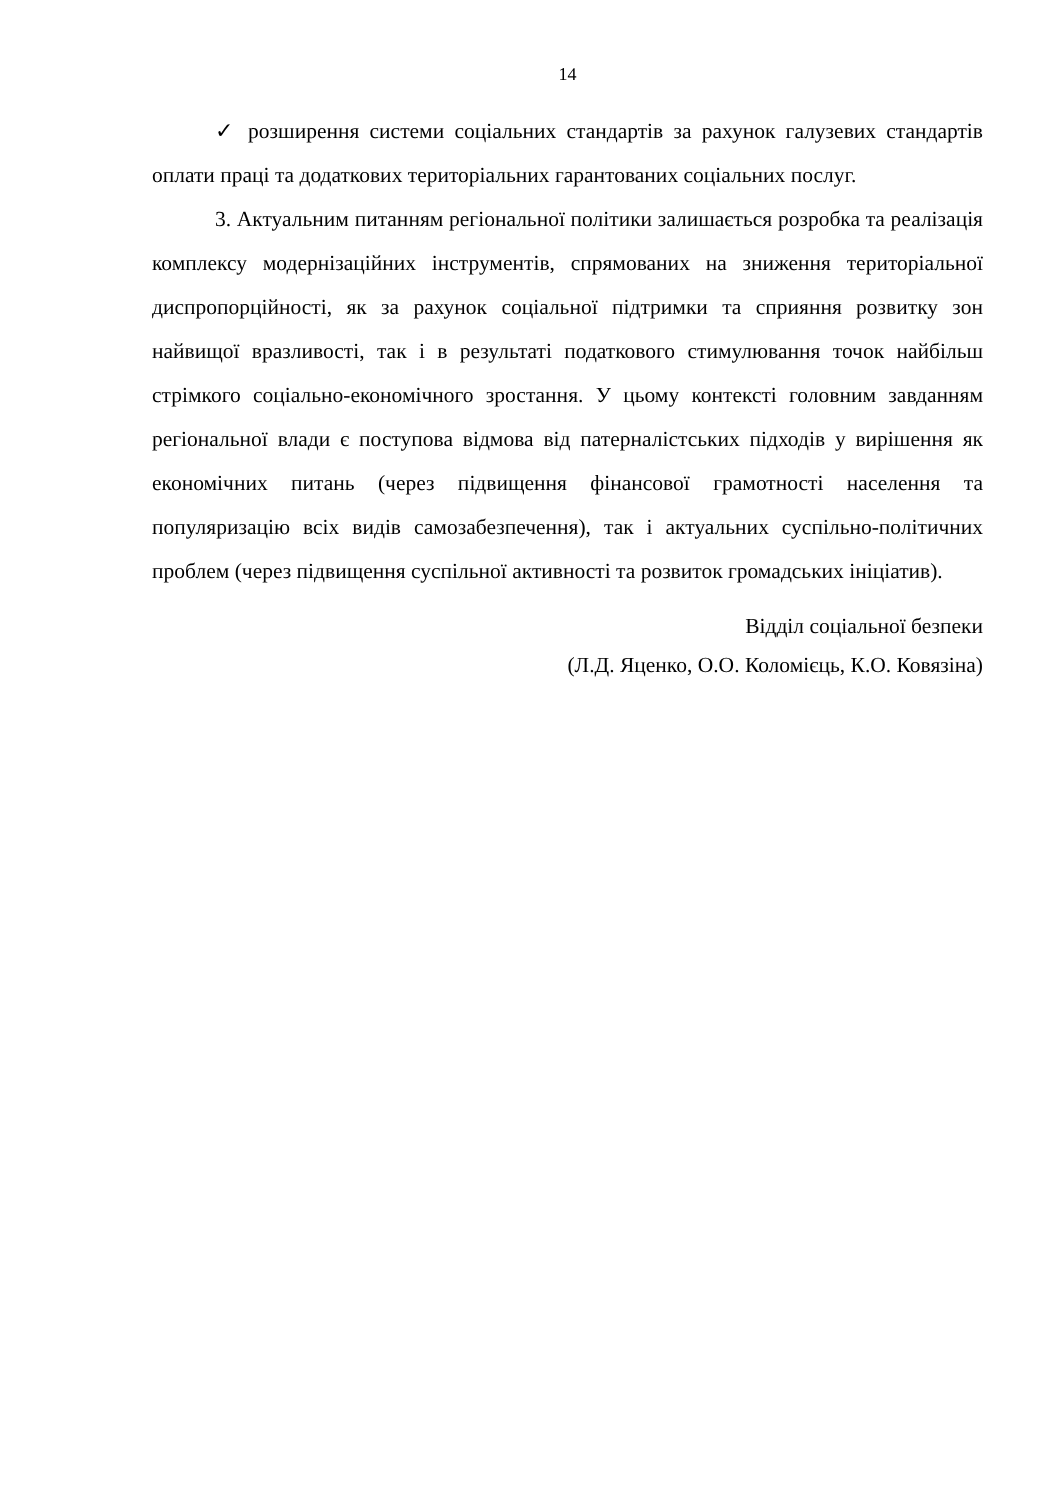14
✓ розширення системи соціальних стандартів за рахунок галузевих стандартів оплати праці та додаткових територіальних гарантованих соціальних послуг.
3. Актуальним питанням регіональної політики залишається розробка та реалізація комплексу модернізаційних інструментів, спрямованих на зниження територіальної диспропорційності, як за рахунок соціальної підтримки та сприяння розвитку зон найвищої вразливості, так і в результаті податкового стимулювання точок найбільш стрімкого соціально-економічного зростання. У цьому контексті головним завданням регіональної влади є поступова відмова від патерналістських підходів у вирішення як економічних питань (через підвищення фінансової грамотності населення та популяризацію всіх видів самозабезпечення), так і актуальних суспільно-політичних проблем (через підвищення суспільної активності та розвиток громадських ініціатив).
Відділ соціальної безпеки
(Л.Д. Яценко, О.О. Коломієць, К.О. Ковязіна)